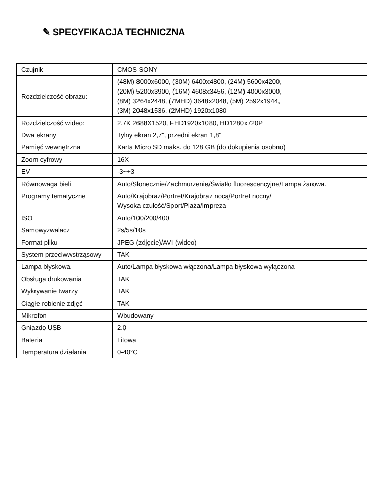✎ SPECYFIKACJA TECHNICZNA
| Czujnik | CMOS SONY |
| Rozdzielczość obrazu: | (48M) 8000x6000, (30M) 6400x4800, (24M) 5600x4200, (20M) 5200x3900, (16M) 4608x3456, (12M) 4000x3000, (8M) 3264x2448, (7MHD) 3648x2048, (5M) 2592x1944, (3M) 2048x1536, (2MHD) 1920x1080 |
| Rozdzielczość wideo: | 2.7K 2688X1520, FHD1920x1080, HD1280x720P |
| Dwa ekrany | Tylny ekran 2,7", przedni ekran 1,8" |
| Pamięć wewnętrzna | Karta Micro SD maks. do 128 GB (do dokupienia osobno) |
| Zoom cyfrowy | 16X |
| EV | -3~+3 |
| Równowaga bieli | Auto/Słonecznie/Zachmurzenie/Światło fluorescencyjne/Lampa żarowa. |
| Programy tematyczne | Auto/Krajobraz/Portret/Krajobraz nocą/Portret nocny/ Wysoka czułość/Sport/Plaża/Impreza |
| ISO | Auto/100/200/400 |
| Samowyzwalacz | 2s/5s/10s |
| Format pliku | JPEG (zdjęcie)/AVI (wideo) |
| System przeciwwstrząsowy | TAK |
| Lampa błyskowa | Auto/Lampa błyskowa włączona/Lampa błyskowa wyłączona |
| Obsługa drukowania | TAK |
| Wykrywanie twarzy | TAK |
| Ciągłe robienie zdjęć | TAK |
| Mikrofon | Wbudowany |
| Gniazdo USB | 2.0 |
| Bateria | Litowa |
| Temperatura działania | 0-40°C |